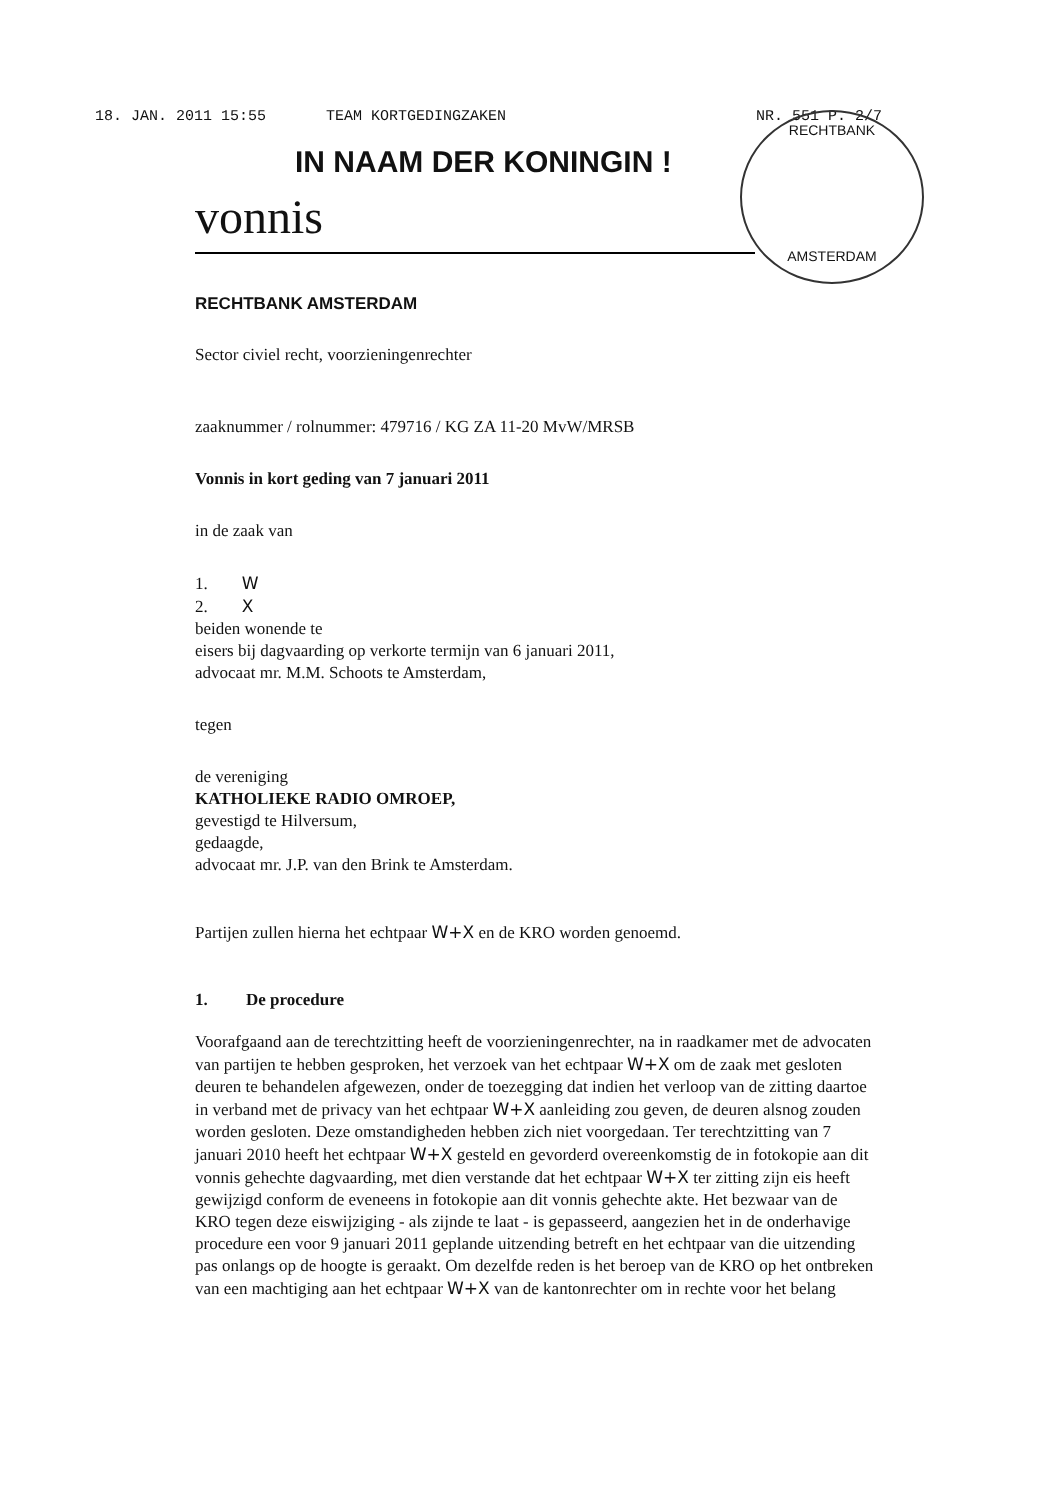18. JAN. 2011 15:55 TEAM KORTGEDINGZAKEN NR. 551 P. 2/7
RECHTBANK
AMSTERDAM
IN NAAM DER KONINGIN !
vonnis
RECHTBANK AMSTERDAM
Sector civiel recht, voorzieningenrechter
zaaknummer / rolnummer: 479716 / KG ZA 11-20 MvW/MRSB
Vonnis in kort geding van 7 januari 2011
in de zaak van
1. W
2. X
beiden wonende te
eisers bij dagvaarding op verkorte termijn van 6 januari 2011,
advocaat mr. M.M. Schoots te Amsterdam,
tegen
de vereniging
KATHOLIEKE RADIO OMROEP,
gevestigd te Hilversum,
gedaagde,
advocaat mr. J.P. van den Brink te Amsterdam.
Partijen zullen hierna het echtpaar W+X en de KRO worden genoemd.
1. De procedure
Voorafgaand aan de terechtzitting heeft de voorzieningenrechter, na in raadkamer met de advocaten van partijen te hebben gesproken, het verzoek van het echtpaar W+X om de zaak met gesloten deuren te behandelen afgewezen, onder de toezegging dat indien het verloop van de zitting daartoe in verband met de privacy van het echtpaar W+X aanleiding zou geven, de deuren alsnog zouden worden gesloten. Deze omstandigheden hebben zich niet voorgedaan. Ter terechtzitting van 7 januari 2010 heeft het echtpaar W+X gesteld en gevorderd overeenkomstig de in fotokopie aan dit vonnis gehechte dagvaarding, met dien verstande dat het echtpaar W+X ter zitting zijn eis heeft gewijzigd conform de eveneens in fotokopie aan dit vonnis gehechte akte. Het bezwaar van de KRO tegen deze eiswijziging - als zijnde te laat - is gepasseerd, aangezien het in de onderhavige procedure een voor 9 januari 2011 geplande uitzending betreft en het echtpaar van die uitzending pas onlangs op de hoogte is geraakt. Om dezelfde reden is het beroep van de KRO op het ontbreken van een machtiging aan het echtpaar W+X van de kantonrechter om in rechte voor het belang